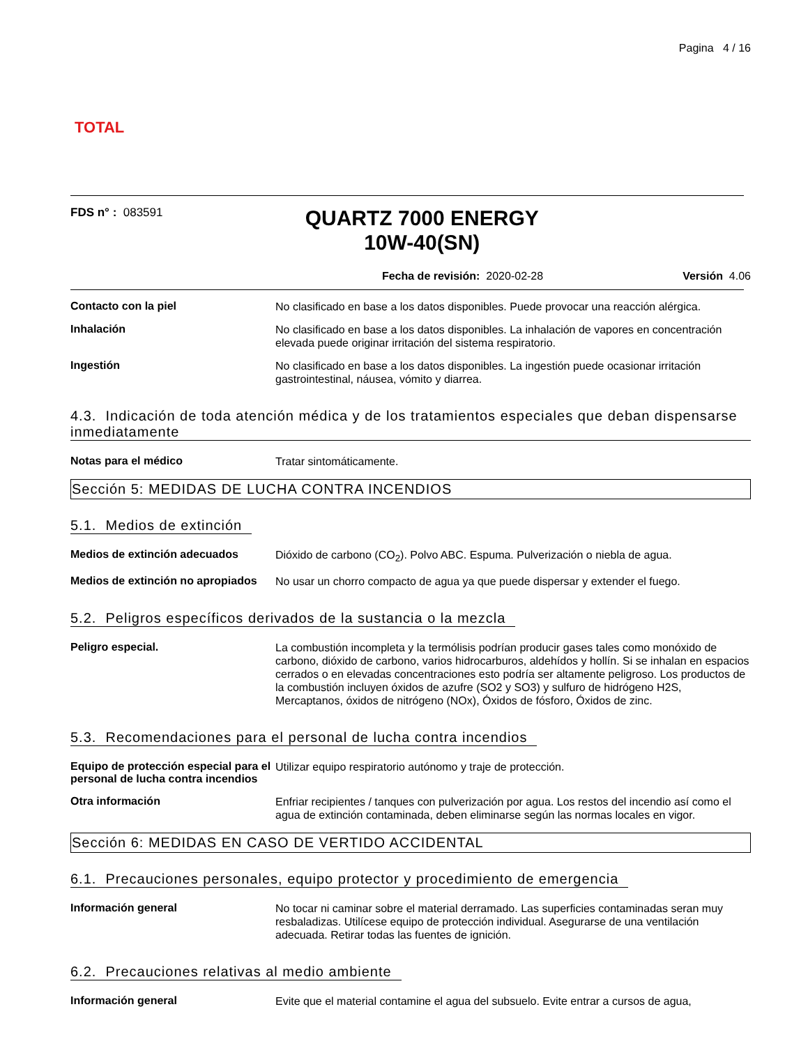TOTAL
Pagina 4 / 16
FDS n° : 083591
QUARTZ 7000 ENERGY
10W-40(SN)
Fecha de revisión: 2020-02-28 Versión 4.06
Contacto con la piel
No clasificado en base a los datos disponibles. Puede provocar una reacción alérgica.
Inhalación
No clasificado en base a los datos disponibles. La inhalación de vapores en concentración elevada puede originar irritación del sistema respiratorio.
Ingestión
No clasificado en base a los datos disponibles. La ingestión puede ocasionar irritación gastrointestinal, náusea, vómito y diarrea.
4.3. Indicación de toda atención médica y de los tratamientos especiales que deban dispensarse inmediatamente
Notas para el médico
Tratar sintomáticamente.
Sección 5: MEDIDAS DE LUCHA CONTRA INCENDIOS
5.1. Medios de extinción
Medios de extinción adecuados
Dióxido de carbono (CO<sub>2</sub>). Polvo ABC. Espuma. Pulverización o niebla de agua.
Medios de extinción no apropiados
No usar un chorro compacto de agua ya que puede dispersar y extender el fuego.
5.2. Peligros específicos derivados de la sustancia o la mezcla
Peligro especial.
La combustión incompleta y la termólisis podrían producir gases tales como monóxido de carbono, dióxido de carbono, varios hidrocarburos, aldehídos y hollín. Si se inhalan en espacios cerrados o en elevadas concentraciones esto podría ser altamente peligroso. Los productos de la combustión incluyen óxidos de azufre (SO2 y SO3) y sulfuro de hidrógeno H2S, Mercaptanos, óxidos de nitrógeno (NOx), Óxidos de fósforo, Óxidos de zinc.
5.3. Recomendaciones para el personal de lucha contra incendios
Equipo de protección especial para el personal de lucha contra incendios
Utilizar equipo respiratorio autónomo y traje de protección.
Otra información
Enfriar recipientes / tanques con pulverización por agua. Los restos del incendio así como el agua de extinción contaminada, deben eliminarse según las normas locales en vigor.
Sección 6: MEDIDAS EN CASO DE VERTIDO ACCIDENTAL
6.1. Precauciones personales, equipo protector y procedimiento de emergencia
Información general
No tocar ni caminar sobre el material derramado. Las superficies contaminadas seran muy resbaladizas. Utilícese equipo de protección individual. Asegurarse de una ventilación adecuada. Retirar todas las fuentes de ignición.
6.2. Precauciones relativas al medio ambiente
Información general
Evite que el material contamine el agua del subsuelo. Evite entrar a cursos de agua,